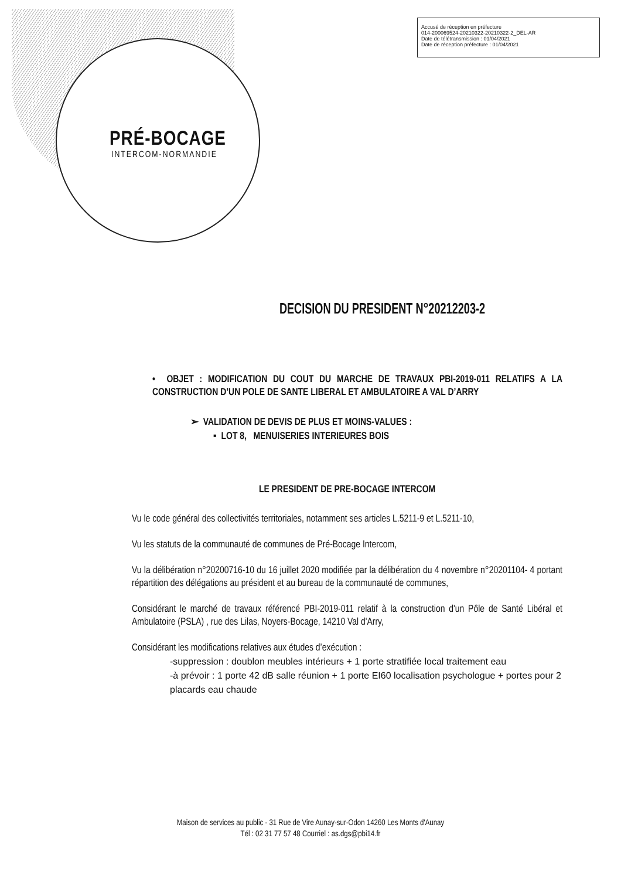PRÉ-BOCAGE
INTERCOM-NORMANDIE
Accusé de réception en préfecture
014-200069524-20210322-20210322-2_DEL-AR
Date de télétransmission : 01/04/2021
Date de réception préfecture : 01/04/2021
DECISION DU PRESIDENT N°20212203-2
• OBJET : MODIFICATION DU COUT DU MARCHE DE TRAVAUX PBI-2019-011 RELATIFS A LA CONSTRUCTION D’UN POLE DE SANTE LIBERAL ET AMBULATOIRE A VAL D’ARRY
➢ VALIDATION DE DEVIS DE PLUS ET MOINS-VALUES :
▪ LOT 8, MENUISERIES INTERIEURES BOIS
LE PRESIDENT DE PRE-BOCAGE INTERCOM
Vu le code général des collectivités territoriales, notamment ses articles L.5211-9 et L.5211-10,
Vu les statuts de la communauté de communes de Pré-Bocage Intercom,
Vu la délibération n°20200716-10 du 16 juillet 2020 modifiée par la délibération du 4 novembre n°20201104- 4 portant répartition des délégations au président et au bureau de la communauté de communes,
Considérant le marché de travaux référencé PBI-2019-011 relatif à la construction d'un Pôle de Santé Libéral et Ambulatoire (PSLA) , rue des Lilas, Noyers-Bocage, 14210 Val d'Arry,
Considérant les modifications relatives aux études d’exécution :
-suppression : doublon meubles intérieurs + 1 porte stratifiée local traitement eau
-à prévoir : 1 porte 42 dB salle réunion + 1 porte EI60 localisation psychologue + portes pour 2 placards eau chaude
Maison de services au public - 31 Rue de Vire Aunay-sur-Odon 14260 Les Monts d'Aunay
Tél : 02 31 77 57 48 Courriel : as.dgs@pbi14.fr